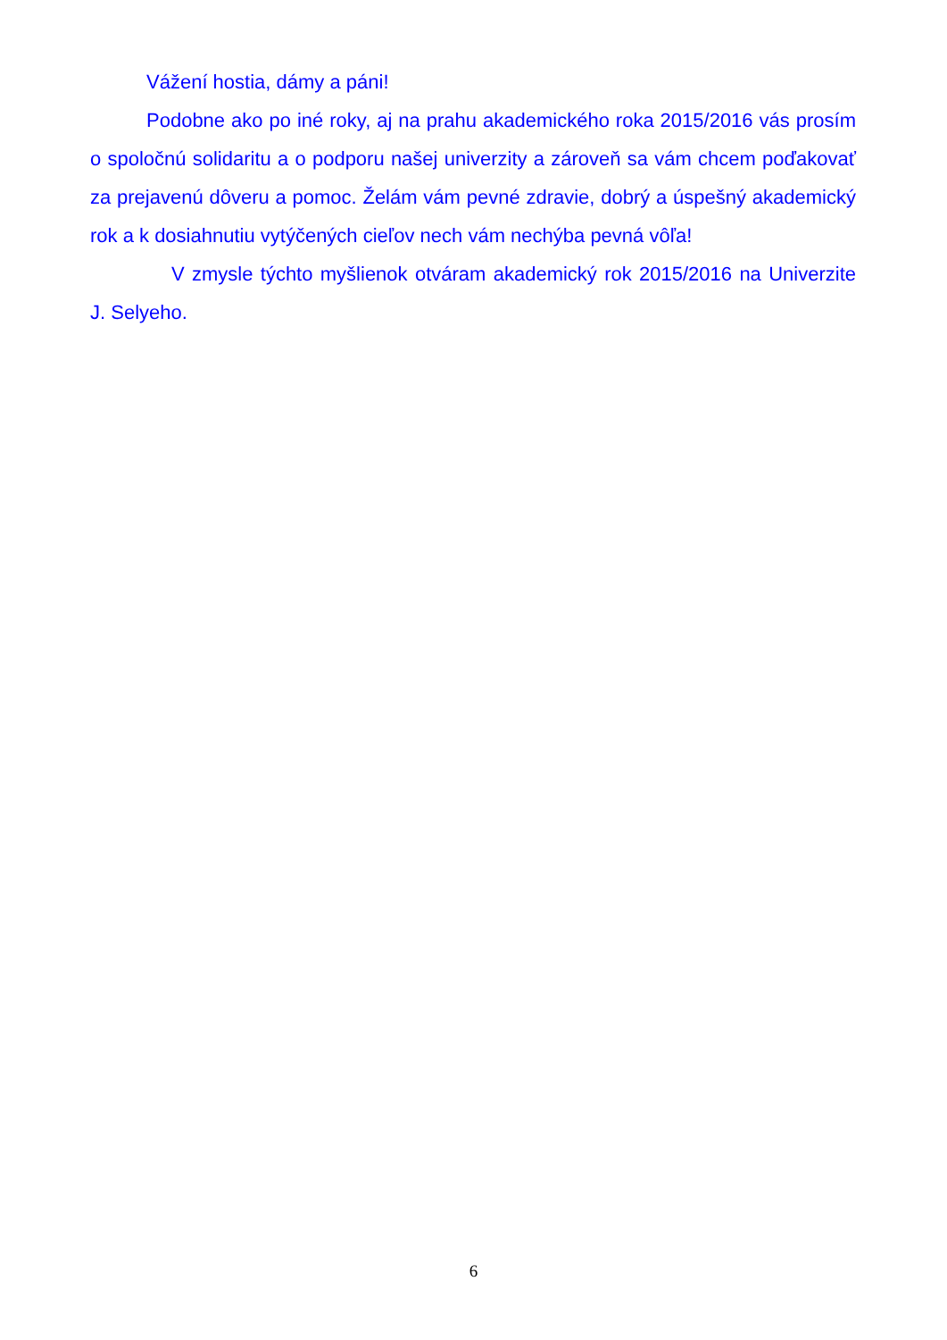Vážení hostia, dámy a páni!
Podobne ako po iné roky, aj na prahu akademického roka 2015/2016 vás prosím o spoločnú solidaritu a o podporu našej univerzity a zároveň sa vám chcem poďakovať za prejavenú dôveru a pomoc. Želám vám pevné zdravie, dobrý a úspešný akademický rok a k dosiahnutiu vytýčených cieľov nech vám nechýba pevná vôľa!
V zmysle týchto myšlienok otváram akademický rok 2015/2016 na Univerzite J. Selyeho.
6